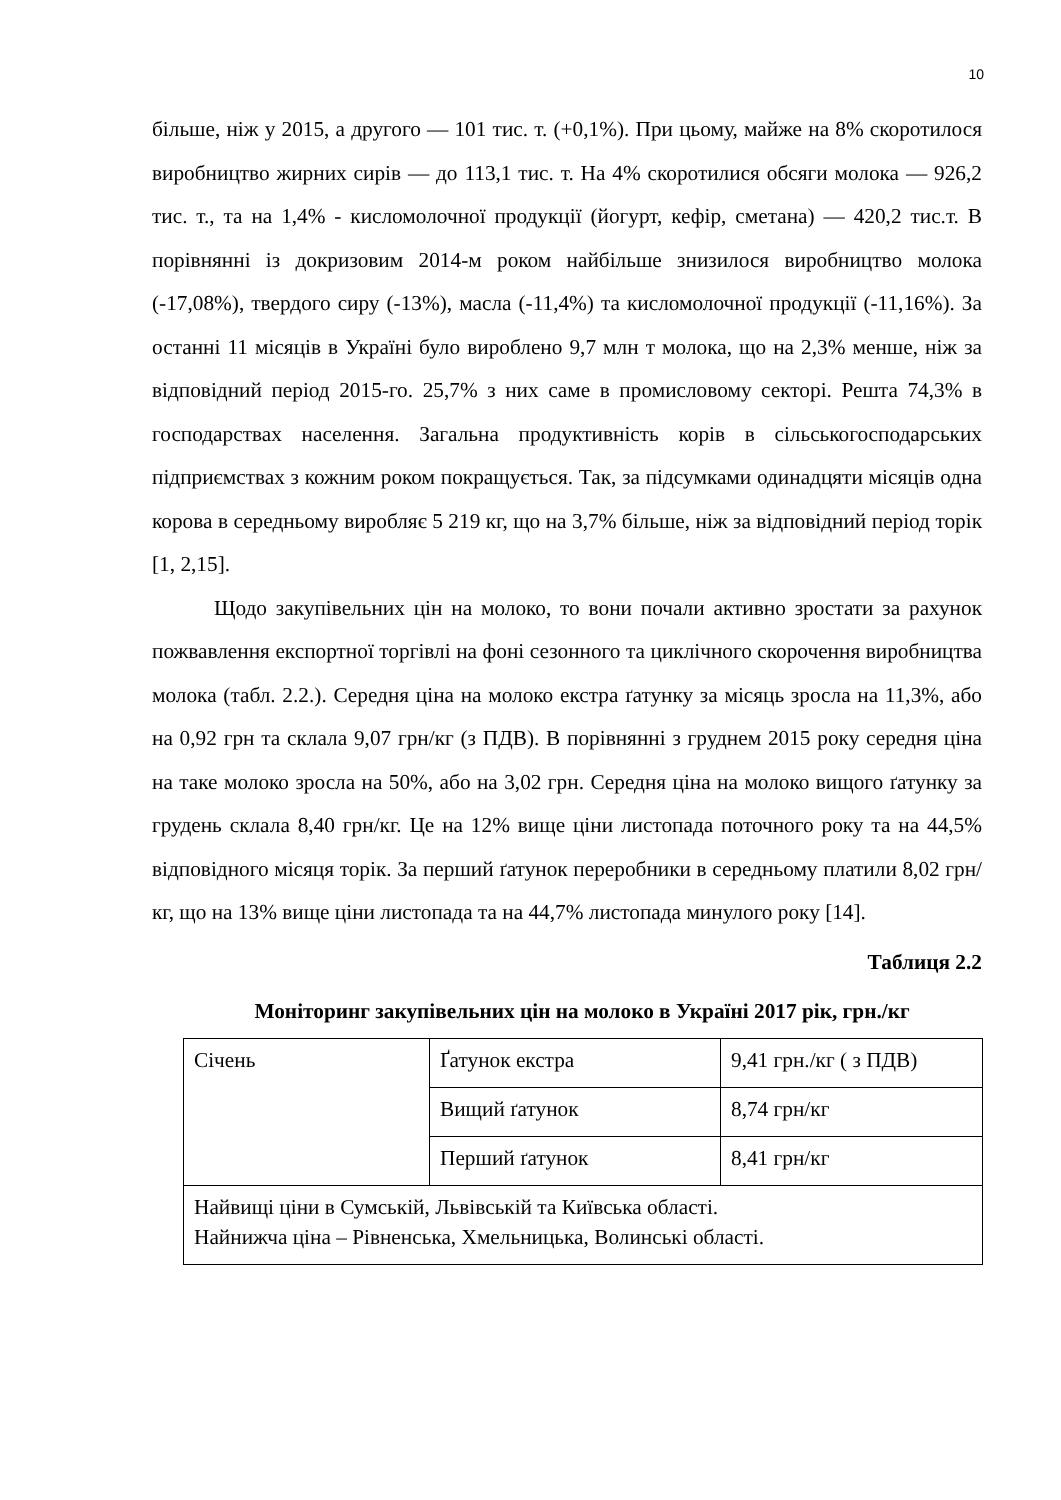10
більше, ніж у 2015, а другого — 101 тис. т. (+0,1%). При цьому, майже на 8% скоротилося виробництво жирних сирів — до 113,1 тис. т. На 4% скоротилися обсяги молока — 926,2 тис. т., та на 1,4% - кисломолочної продукції (йогурт, кефір, сметана) — 420,2 тис.т. В порівнянні із докризовим 2014-м роком найбільше знизилося виробництво молока (-17,08%), твердого сиру (-13%), масла (-11,4%) та кисломолочної продукції (-11,16%). За останні 11 місяців в Україні було вироблено 9,7 млн т молока, що на 2,3% менше, ніж за відповідний період 2015-го. 25,7% з них саме в промисловому секторі. Решта 74,3% в господарствах населення. Загальна продуктивність корів в сільськогосподарських підприємствах з кожним роком покращується. Так, за підсумками одинадцяти місяців одна корова в середньому виробляє 5 219 кг, що на 3,7% більше, ніж за відповідний період торік [1, 2,15].
Щодо закупівельних цін на молоко, то вони почали активно зростати за рахунок пожвавлення експортної торгівлі на фоні сезонного та циклічного скорочення виробництва молока (табл. 2.2.). Середня ціна на молоко екстра ґатунку за місяць зросла на 11,3%, або на 0,92 грн та склала 9,07 грн/кг (з ПДВ). В порівнянні з груднем 2015 року середня ціна на таке молоко зросла на 50%, або на 3,02 грн. Середня ціна на молоко вищого ґатунку за грудень склала 8,40 грн/кг. Це на 12% вище ціни листопада поточного року та на 44,5% відповідного місяця торік. За перший ґатунок переробники в середньому платили 8,02 грн/кг, що на 13% вище ціни листопада та на 44,7% листопада минулого року [14].
Таблиця 2.2
Моніторинг закупівельних цін на молоко в Україні 2017 рік, грн./кг
| Січень | Ґатунок екстра | 9,41 грн./кг ( з ПДВ) |
| | Вищий ґатунок | 8,74 грн/кг |
| | Перший ґатунок | 8,41 грн/кг |
| Найвищі ціни в Сумській, Львівській та Київська області. Найнижча ціна – Рівненська, Хмельницька, Волинські області. | | |